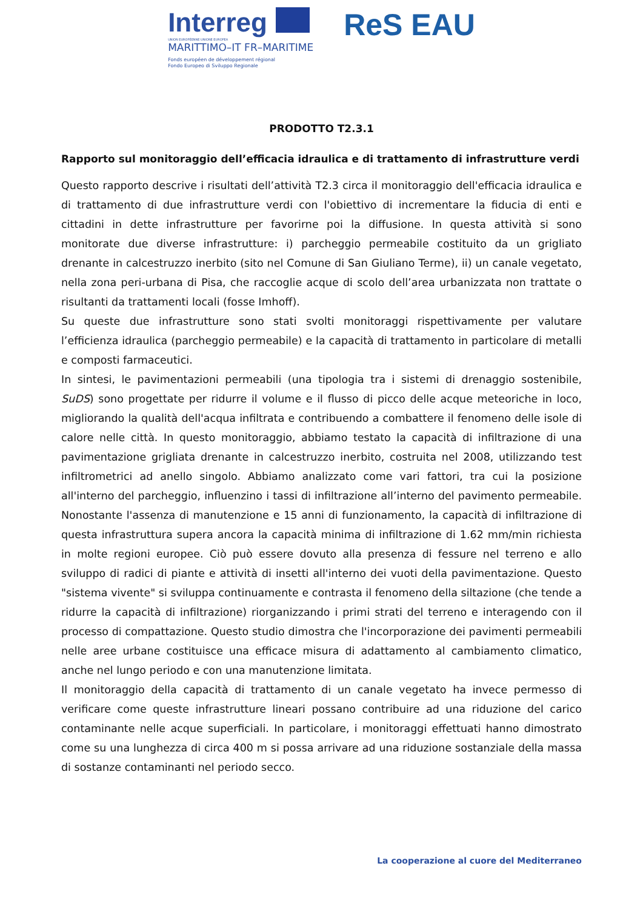Interreg
UNION EUROPÉENNE UNIONE EUROPEA
MARITTIMO–IT FR–MARITIME
Fonds européen de développement régional
Fondo Europeo di Sviluppo Regionale
ReS EAU
PRODOTTO T2.3.1
Rapporto sul monitoraggio dell’efficacia idraulica e di trattamento di infrastrutture verdi
Questo rapporto descrive i risultati dell’attività T2.3 circa il monitoraggio dell'efficacia idraulica e di trattamento di due infrastrutture verdi con l'obiettivo di incrementare la fiducia di enti e cittadini in dette infrastrutture per favorirne poi la diffusione. In questa attività si sono monitorate due diverse infrastrutture: i) parcheggio permeabile costituito da un grigliato drenante in calcestruzzo inerbito (sito nel Comune di San Giuliano Terme), ii) un canale vegetato, nella zona peri-urbana di Pisa, che raccoglie acque di scolo dell’area urbanizzata non trattate o risultanti da trattamenti locali (fosse Imhoff).
Su queste due infrastrutture sono stati svolti monitoraggi rispettivamente per valutare l’efficienza idraulica (parcheggio permeabile) e la capacità di trattamento in particolare di metalli e composti farmaceutici.
In sintesi, le pavimentazioni permeabili (una tipologia tra i sistemi di drenaggio sostenibile, SuDS) sono progettate per ridurre il volume e il flusso di picco delle acque meteoriche in loco, migliorando la qualità dell'acqua infiltrata e contribuendo a combattere il fenomeno delle isole di calore nelle città. In questo monitoraggio, abbiamo testato la capacità di infiltrazione di una pavimentazione grigliata drenante in calcestruzzo inerbito, costruita nel 2008, utilizzando test infiltrometrici ad anello singolo. Abbiamo analizzato come vari fattori, tra cui la posizione all'interno del parcheggio, influenzino i tassi di infiltrazione all’interno del pavimento permeabile. Nonostante l'assenza di manutenzione e 15 anni di funzionamento, la capacità di infiltrazione di questa infrastruttura supera ancora la capacità minima di infiltrazione di 1.62 mm/min richiesta in molte regioni europee. Ciò può essere dovuto alla presenza di fessure nel terreno e allo sviluppo di radici di piante e attività di insetti all'interno dei vuoti della pavimentazione. Questo "sistema vivente" si sviluppa continuamente e contrasta il fenomeno della siltazione (che tende a ridurre la capacità di infiltrazione) riorganizzando i primi strati del terreno e interagendo con il processo di compattazione. Questo studio dimostra che l'incorporazione dei pavimenti permeabili nelle aree urbane costituisce una efficace misura di adattamento al cambiamento climatico, anche nel lungo periodo e con una manutenzione limitata.
Il monitoraggio della capacità di trattamento di un canale vegetato ha invece permesso di verificare come queste infrastrutture lineari possano contribuire ad una riduzione del carico contaminante nelle acque superficiali. In particolare, i monitoraggi effettuati hanno dimostrato come su una lunghezza di circa 400 m si possa arrivare ad una riduzione sostanziale della massa di sostanze contaminanti nel periodo secco.
La cooperazione al cuore del Mediterraneo